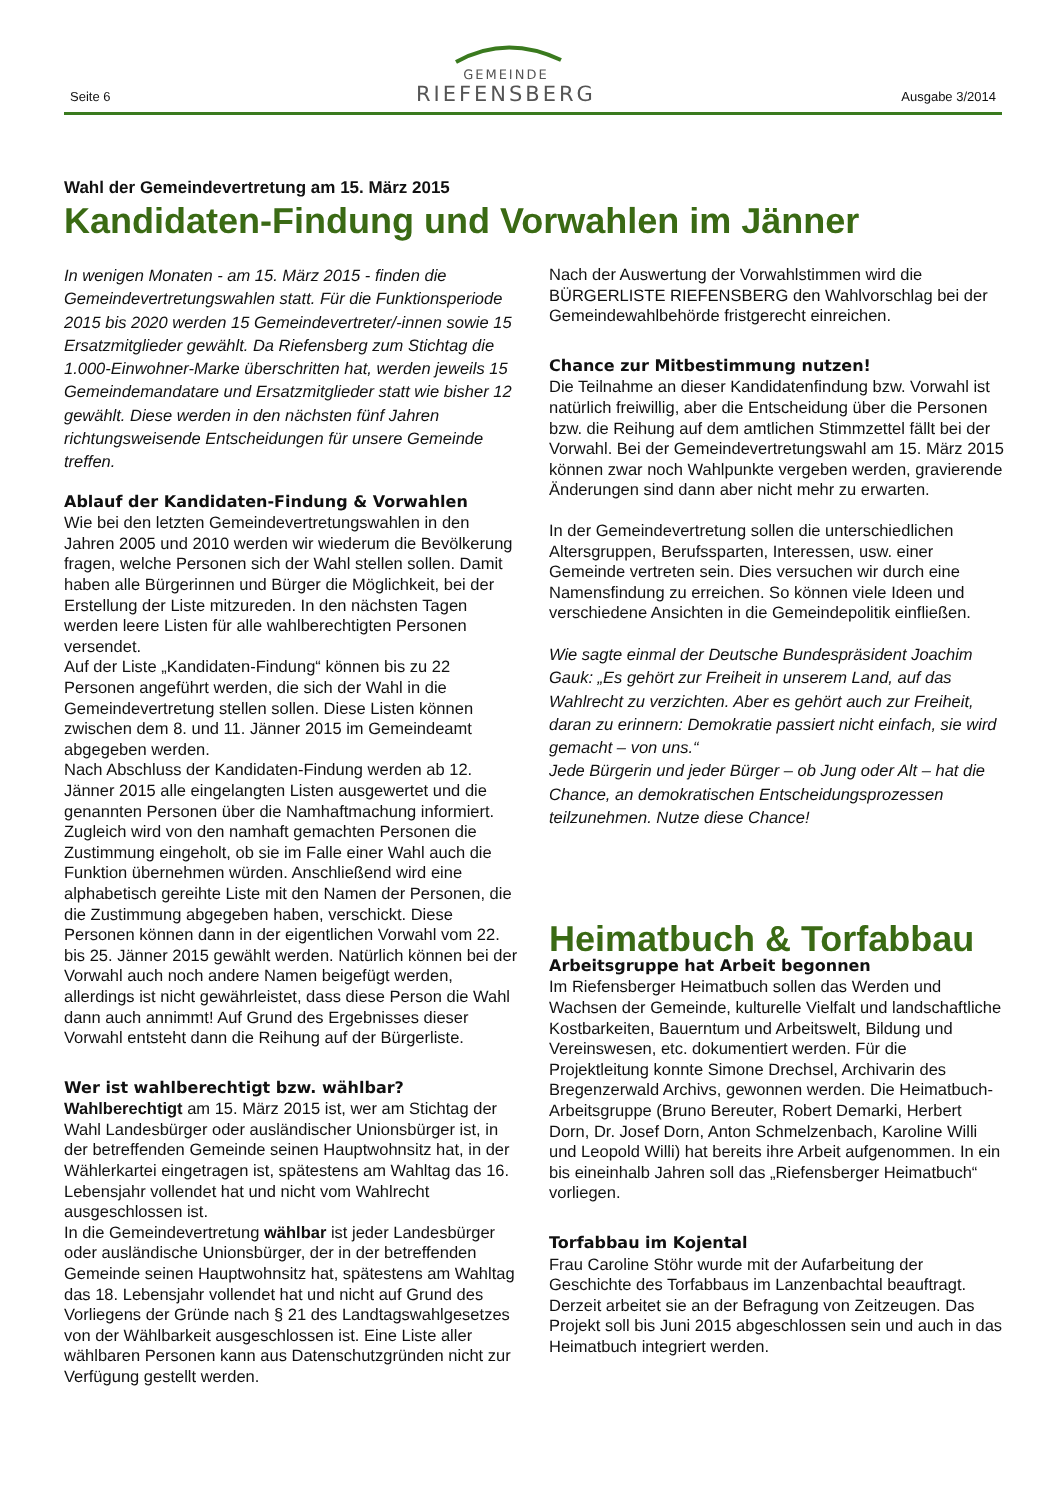Seite 6
GEMEINDE
RIEFENSBERG
Ausgabe 3/2014
Wahl der Gemeindevertretung am 15. März 2015
Kandidaten-Findung und Vorwahlen im Jänner
In wenigen Monaten - am 15. März 2015 - finden die Gemeindevertretungswahlen statt. Für die Funktionsperiode 2015 bis 2020 werden 15 Gemeindevertreter/-innen sowie 15 Ersatzmitglieder gewählt. Da Riefensberg zum Stichtag die 1.000-Einwohner-Marke überschritten hat, werden jeweils 15 Gemeindemandatare und Ersatzmitglieder statt wie bisher 12 gewählt. Diese werden in den nächsten fünf Jahren richtungsweisende Entscheidungen für unsere Gemeinde treffen.
Ablauf der Kandidaten-Findung & Vorwahlen
Wie bei den letzten Gemeindevertretungswahlen in den Jahren 2005 und 2010 werden wir wiederum die Bevölkerung fragen, welche Personen sich der Wahl stellen sollen. Damit haben alle Bürgerinnen und Bürger die Möglichkeit, bei der Erstellung der Liste mitzureden. In den nächsten Tagen werden leere Listen für alle wahlberechtigten Personen versendet.
Auf der Liste „Kandidaten-Findung“ können bis zu 22 Personen angeführt werden, die sich der Wahl in die Gemeindevertretung stellen sollen. Diese Listen können zwischen dem 8. und 11. Jänner 2015 im Gemeindeamt abgegeben werden.
Nach Abschluss der Kandidaten-Findung werden ab 12. Jänner 2015 alle eingelangten Listen ausgewertet und die genannten Personen über die Namhaftmachung informiert. Zugleich wird von den namhaft gemachten Personen die Zustimmung eingeholt, ob sie im Falle einer Wahl auch die Funktion übernehmen würden. Anschließend wird eine alphabetisch gereihte Liste mit den Namen der Personen, die die Zustimmung abgegeben haben, verschickt. Diese Personen können dann in der eigentlichen Vorwahl vom 22. bis 25. Jänner 2015 gewählt werden. Natürlich können bei der Vorwahl auch noch andere Namen beigefügt werden, allerdings ist nicht gewährleistet, dass diese Person die Wahl dann auch annimmt! Auf Grund des Ergebnisses dieser Vorwahl entsteht dann die Reihung auf der Bürgerliste.
Wer ist wahlberechtigt bzw. wählbar?
Wahlberechtigt am 15. März 2015 ist, wer am Stichtag der Wahl Landesbürger oder ausländischer Unionsbürger ist, in der betreffenden Gemeinde seinen Hauptwohnsitz hat, in der Wählerkartei eingetragen ist, spätestens am Wahltag das 16. Lebensjahr vollendet hat und nicht vom Wahlrecht ausgeschlossen ist.
In die Gemeindevertretung wählbar ist jeder Landesbürger oder ausländische Unionsbürger, der in der betreffenden Gemeinde seinen Hauptwohnsitz hat, spätestens am Wahltag das 18. Lebensjahr vollendet hat und nicht auf Grund des Vorliegens der Gründe nach § 21 des Landtagswahlgesetzes von der Wählbarkeit ausgeschlossen ist. Eine Liste aller wählbaren Personen kann aus Datenschutzgründen nicht zur Verfügung gestellt werden.
Nach der Auswertung der Vorwahlstimmen wird die BÜRGERLISTE RIEFENSBERG den Wahlvorschlag bei der Gemeindewahlbehörde fristgerecht einreichen.
Chance zur Mitbestimmung nutzen!
Die Teilnahme an dieser Kandidatenfindung bzw. Vorwahl ist natürlich freiwillig, aber die Entscheidung über die Personen bzw. die Reihung auf dem amtlichen Stimmzettel fällt bei der Vorwahl. Bei der Gemeindevertretungswahl am 15. März 2015 können zwar noch Wahlpunkte vergeben werden, gravierende Änderungen sind dann aber nicht mehr zu erwarten.
In der Gemeindevertretung sollen die unterschiedlichen Altersgruppen, Berufssparten, Interessen, usw. einer Gemeinde vertreten sein. Dies versuchen wir durch eine Namensfindung zu erreichen. So können viele Ideen und verschiedene Ansichten in die Gemeindepolitik einfließen.
Wie sagte einmal der Deutsche Bundespräsident Joachim Gauk: „Es gehört zur Freiheit in unserem Land, auf das Wahlrecht zu verzichten. Aber es gehört auch zur Freiheit, daran zu erinnern: Demokratie passiert nicht einfach, sie wird gemacht – von uns.“
Jede Bürgerin und jeder Bürger – ob Jung oder Alt – hat die Chance, an demokratischen Entscheidungsprozessen teilzunehmen. Nutze diese Chance!
Heimatbuch & Torfabbau
Arbeitsgruppe hat Arbeit begonnen
Im Riefensberger Heimatbuch sollen das Werden und Wachsen der Gemeinde, kulturelle Vielfalt und landschaftliche Kostbarkeiten, Bauerntum und Arbeitswelt, Bildung und Vereinswesen, etc. dokumentiert werden. Für die Projektleitung konnte Simone Drechsel, Archivarin des Bregenzerwald Archivs, gewonnen werden. Die Heimatbuch-Arbeitsgruppe (Bruno Bereuter, Robert Demarki, Herbert Dorn, Dr. Josef Dorn, Anton Schmelzenbach, Karoline Willi und Leopold Willi) hat bereits ihre Arbeit aufgenommen. In ein bis eineinhalb Jahren soll das „Riefensberger Heimatbuch“ vorliegen.
Torfabbau im Kojental
Frau Caroline Stöhr wurde mit der Aufarbeitung der Geschichte des Torfabbaus im Lanzenbachtal beauftragt. Derzeit arbeitet sie an der Befragung von Zeitzeugen. Das Projekt soll bis Juni 2015 abgeschlossen sein und auch in das Heimatbuch integriert werden.